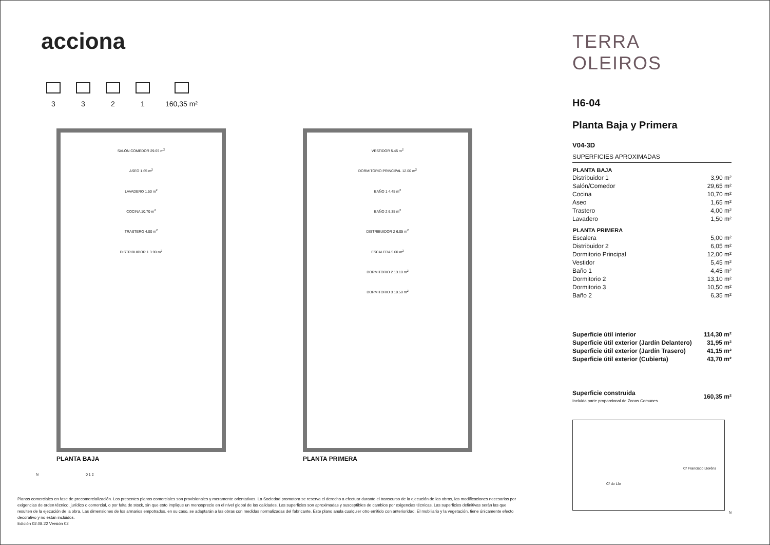acciona
3 3 2 1 160,35 m²
SALÓN COMEDOR 29.65 m<sup>2</sup>
ASEO 1.65 m<sup>2</sup>
LAVADERO 1.50 m<sup>2</sup>
COCINA 10.70 m<sup>2</sup>
TRASTERO 4.00 m<sup>2</sup>
DISTRIBUIDOR 1 3.90 m<sup>2</sup>
PLANTA BAJA
VESTIDOR 5.45 m<sup>2</sup>
DORMITORIO PRINCIPAL 12.00 m<sup>2</sup>
BAÑO 1 4.45 m<sup>2</sup>
BAÑO 2 6.35 m<sup>2</sup>
DISTRIBUIDOR 2 6.05 m<sup>2</sup>
ESCALERA 5.00 m<sup>2</sup>
DORMITORIO 2 13.10 m<sup>2</sup>
DORMITORIO 3 10.50 m<sup>2</sup>
PLANTA PRIMERA
N 0 1 2
Planos comerciales en fase de precomercialización. Los presentes planos comerciales son provisionales y meramente orientativos. La Sociedad promotora se reserva el derecho a efectuar durante el transcurso de la ejecución de las obras, las modificaciones necesarias por exigencias de orden técnico, jurídico o comercial, o por falta de stock, sin que esto implique un menosprecio en el nivel global de las calidades. Las superficies son aproximadas y susceptibles de cambios por exigencias técnicas. Las superficies definitivas serán las que resulten de la ejecución de la obra. Las dimensiones de los armarios empotrados, en su caso, se adaptarán a las obras con medidas normalizadas del fabricante. Este plano anula cualquier otro emitido con anterioridad. El mobiliario y la vegetación, tiene únicamente efecto decorativo y no están incluidos.
Edición 02.08.22 Versión 02
TERRA OLEIROS
H6-04
Planta Baja y Primera
V04-3D
SUPERFICIES APROXIMADAS
| PLANTA BAJA | |
| --- | --- |
| Distribuidor 1 | 3,90 m² |
| Salón/Comedor | 29,65 m² |
| Cocina | 10,70 m² |
| Aseo | 1,65 m² |
| Trastero | 4,00 m² |
| Lavadero | 1,50 m² |
| PLANTA PRIMERA | |
| Escalera | 5,00 m² |
| Distribuidor 2 | 6,05 m² |
| Dormitorio Principal | 12,00 m² |
| Vestidor | 5,45 m² |
| Baño 1 | 4,45 m² |
| Dormitorio 2 | 13,10 m² |
| Dormitorio 3 | 10,50 m² |
| Baño 2 | 6,35 m² |
| Superficie útil interior | 114,30 m² |
| Superficie útil exterior (Jardín Delantero) | 31,95 m² |
| Superficie útil exterior (Jardín Trasero) | 41,15 m² |
| Superficie útil exterior (Cubierta) | 43,70 m² |
| Superficie construida Incluida parte proporcional de Zonas Comunes | 160,35 m² |
C/ do Lío
C/ Francisco Lloréns
N